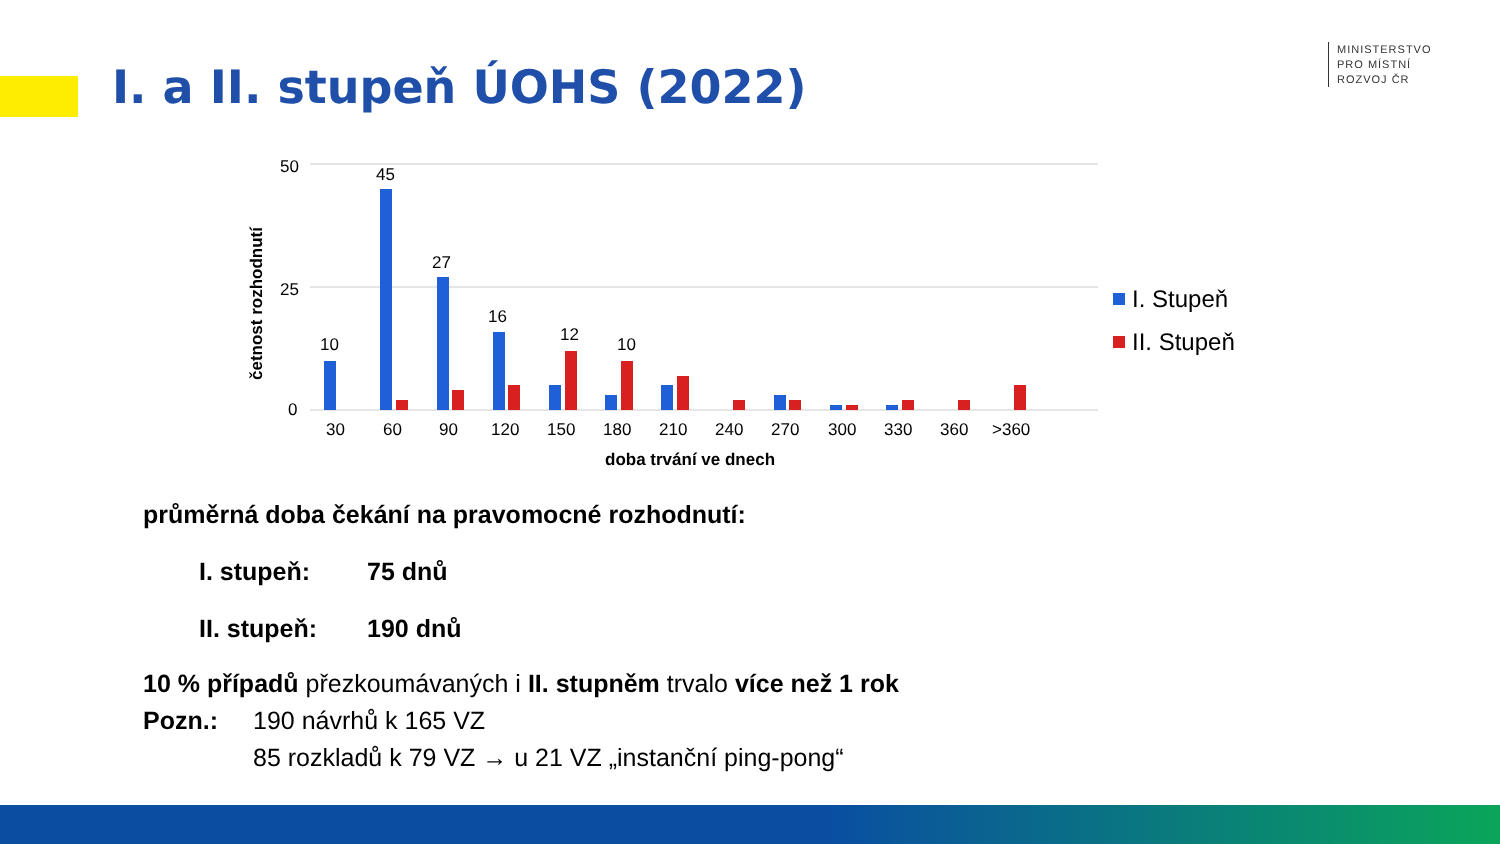I. a II. stupeň ÚOHS (2022)
MINISTERSTVO
PRO MÍSTNÍ
ROZVOJ ČR
50
25
0
četnost rozhodnutí
10
45
27
16
12
10
30
60
90
120
150
180
210
240
270
300
330
360
>360
doba trvání ve dnech
I. Stupeň
II. Stupeň
průměrná doba čekání na pravomocné rozhodnutí:
I. stupeň: 75 dnů
II. stupeň: 190 dnů
10 % případů přezkoumávaných i II. stupněm trvalo více než 1 rok
Pozn.: 190 návrhů k 165 VZ
85 rozkladů k 79 VZ → u 21 VZ „instanční ping-pong“